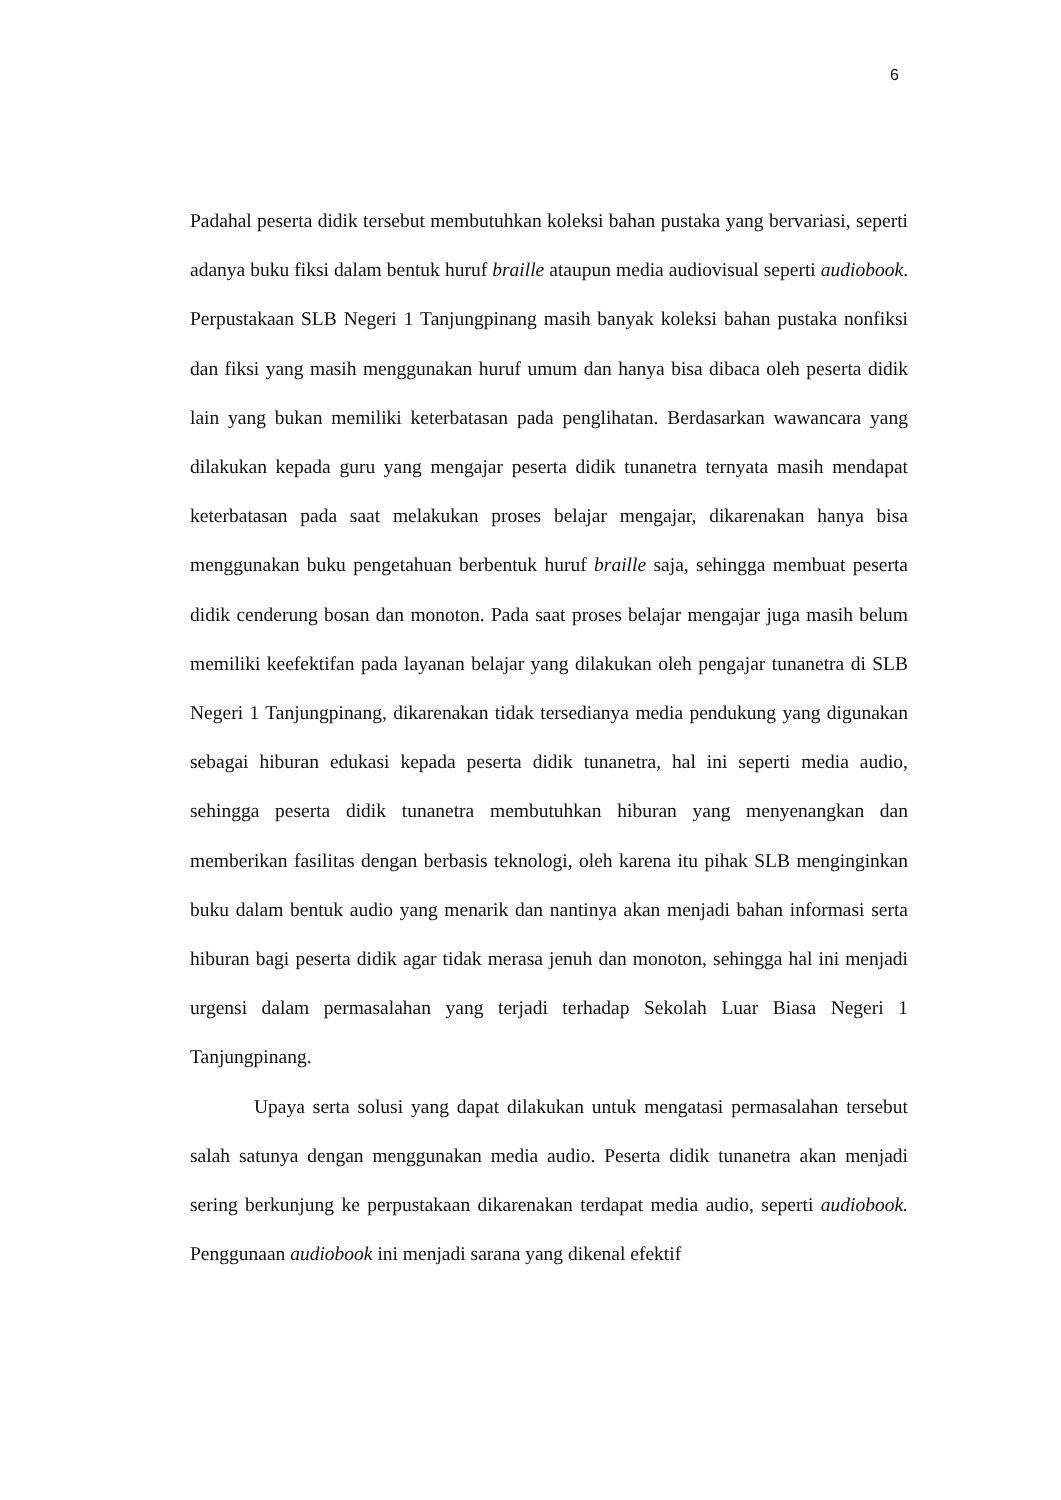6
Padahal peserta didik tersebut membutuhkan koleksi bahan pustaka yang bervariasi, seperti adanya buku fiksi dalam bentuk huruf braille ataupun media audiovisual seperti audiobook. Perpustakaan SLB Negeri 1 Tanjungpinang masih banyak koleksi bahan pustaka nonfiksi dan fiksi yang masih menggunakan huruf umum dan hanya bisa dibaca oleh peserta didik lain yang bukan memiliki keterbatasan pada penglihatan. Berdasarkan wawancara yang dilakukan kepada guru yang mengajar peserta didik tunanetra ternyata masih mendapat keterbatasan pada saat melakukan proses belajar mengajar, dikarenakan hanya bisa menggunakan buku pengetahuan berbentuk huruf braille saja, sehingga membuat peserta didik cenderung bosan dan monoton. Pada saat proses belajar mengajar juga masih belum memiliki keefektifan pada layanan belajar yang dilakukan oleh pengajar tunanetra di SLB Negeri 1 Tanjungpinang, dikarenakan tidak tersedianya media pendukung yang digunakan sebagai hiburan edukasi kepada peserta didik tunanetra, hal ini seperti media audio, sehingga peserta didik tunanetra membutuhkan hiburan yang menyenangkan dan memberikan fasilitas dengan berbasis teknologi, oleh karena itu pihak SLB menginginkan buku dalam bentuk audio yang menarik dan nantinya akan menjadi bahan informasi serta hiburan bagi peserta didik agar tidak merasa jenuh dan monoton, sehingga hal ini menjadi urgensi dalam permasalahan yang terjadi terhadap Sekolah Luar Biasa Negeri 1 Tanjungpinang.
Upaya serta solusi yang dapat dilakukan untuk mengatasi permasalahan tersebut salah satunya dengan menggunakan media audio. Peserta didik tunanetra akan menjadi sering berkunjung ke perpustakaan dikarenakan terdapat media audio, seperti audiobook. Penggunaan audiobook ini menjadi sarana yang dikenal efektif